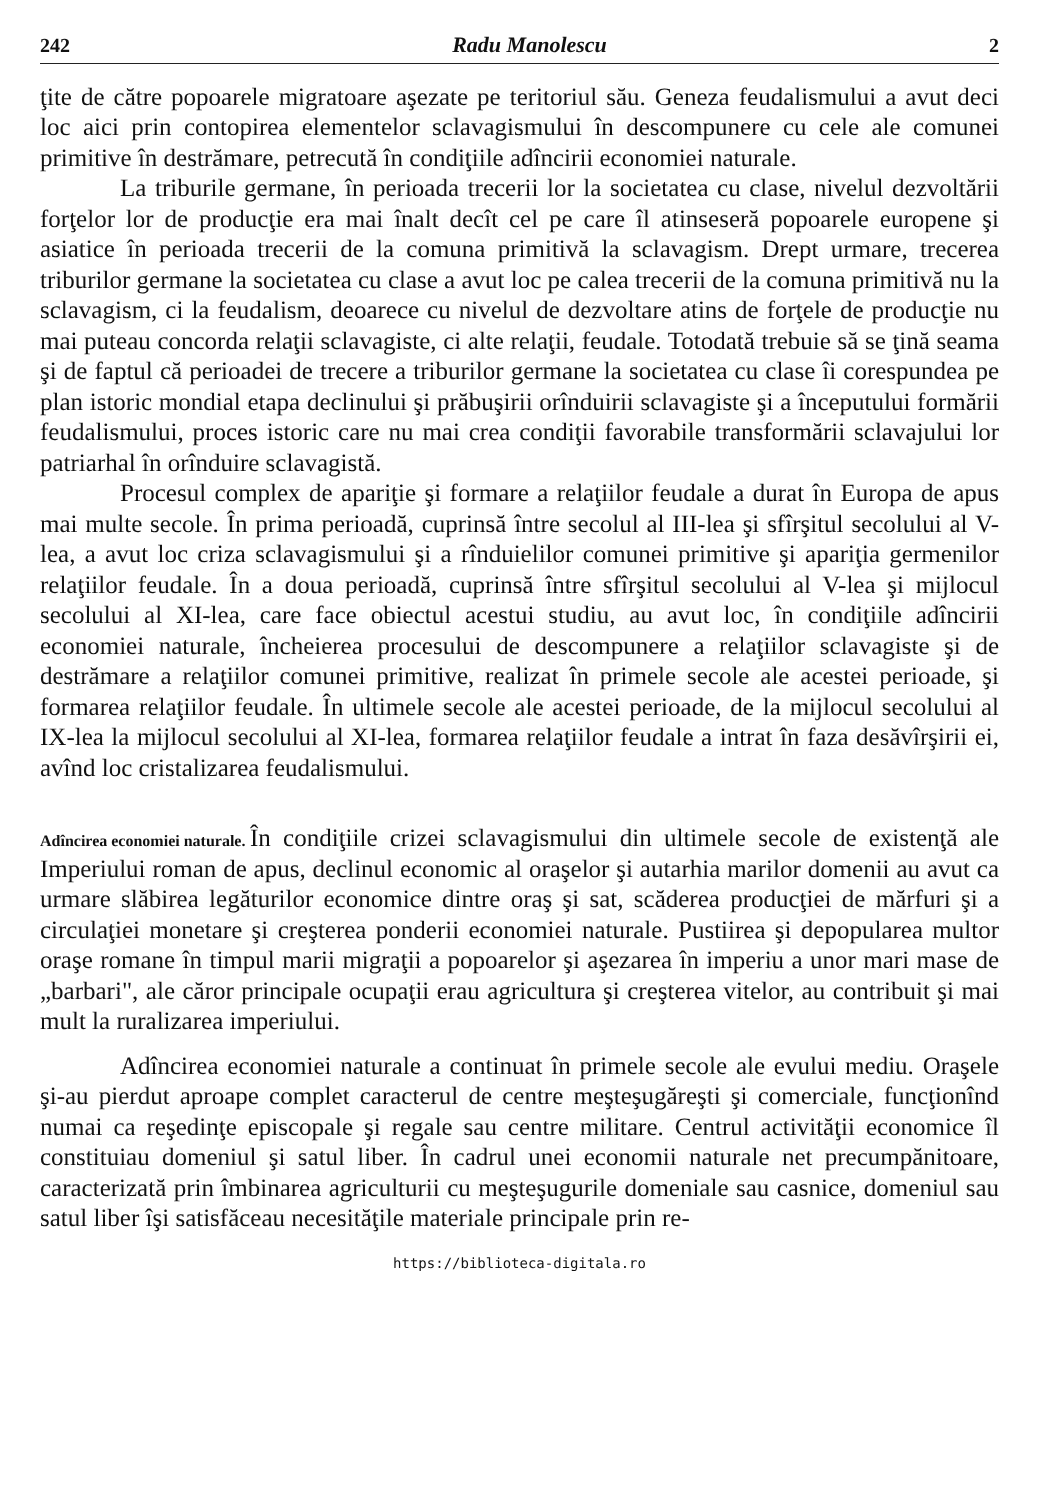242
Radu Manolescu
2
ţite de către popoarele migratoare aşezate pe teritoriul său. Geneza feudalismului a avut deci loc aici prin contopirea elementelor sclavagismului în descompunere cu cele ale comunei primitive în destrămare, petrecută în condiţiile adîncirii economiei naturale.
La triburile germane, în perioada trecerii lor la societatea cu clase, nivelul dezvoltării forţelor lor de producţie era mai înalt decît cel pe care îl atinseseră popoarele europene şi asiatice în perioada trecerii de la comuna primitivă la sclavagism. Drept urmare, trecerea triburilor germane la societatea cu clase a avut loc pe calea trecerii de la comuna primitivă nu la sclavagism, ci la feudalism, deoarece cu nivelul de dezvoltare atins de forţele de producţie nu mai puteau concorda relaţii sclavagiste, ci alte relaţii, feudale. Totodată trebuie să se ţină seama şi de faptul că perioadei de trecere a triburilor germane la societatea cu clase îi corespundea pe plan istoric mondial etapa declinului şi prăbuşirii orînduirii sclavagiste şi a începutului formării feudalismului, proces istoric care nu mai crea condiţii favorabile transformării sclavajului lor patriarhal în orînduire sclavagistă.
Procesul complex de apariţie şi formare a relaţiilor feudale a durat în Europa de apus mai multe secole. În prima perioadă, cuprinsă între secolul al III-lea şi sfîrşitul secolului al V-lea, a avut loc criza sclavagismului şi a rînduielilor comunei primitive şi apariţia germenilor relaţiilor feudale. În a doua perioadă, cuprinsă între sfîrşitul secolului al V-lea şi mijlocul secolului al XI-lea, care face obiectul acestui studiu, au avut loc, în condiţiile adîncirii economiei naturale, încheierea procesului de descompunere a relaţiilor sclavagiste şi de destrămare a relaţiilor comunei primitive, realizat în primele secole ale acestei perioade, şi formarea relaţiilor feudale. În ultimele secole ale acestei perioade, de la mijlocul secolului al IX-lea la mijlocul secolului al XI-lea, formarea relaţiilor feudale a intrat în faza desăvîrşirii ei, avînd loc cristalizarea feudalismului.
Adîncirea economiei naturale.
În condiţiile crizei sclavagismului din ultimele secole de existenţă ale Imperiului roman de apus, declinul economic al oraşelor şi autarhia marilor domenii au avut ca urmare slăbirea legăturilor economice dintre oraş şi sat, scăderea producţiei de mărfuri şi a circulaţiei monetare şi creşterea ponderii economiei naturale. Pustiirea şi depopularea multor oraşe romane în timpul marii migraţii a popoarelor şi aşezarea în imperiu a unor mari mase de „barbari", ale căror principale ocupaţii erau agricultura şi creşterea vitelor, au contribuit şi mai mult la ruralizarea imperiului.
Adîncirea economiei naturale a continuat în primele secole ale evului mediu. Oraşele şi-au pierdut aproape complet caracterul de centre meşteşugăreşti şi comerciale, funcţionînd numai ca reşedinţe episcopale şi regale sau centre militare. Centrul activităţii economice îl constituiau domeniul şi satul liber. În cadrul unei economii naturale net precumpănitoare, caracterizată prin îmbinarea agriculturii cu meşteşugurile domeniale sau casnice, domeniul sau satul liber îşi satisfăceau necesităţile materiale principale prin re-
https://biblioteca-digitala.ro